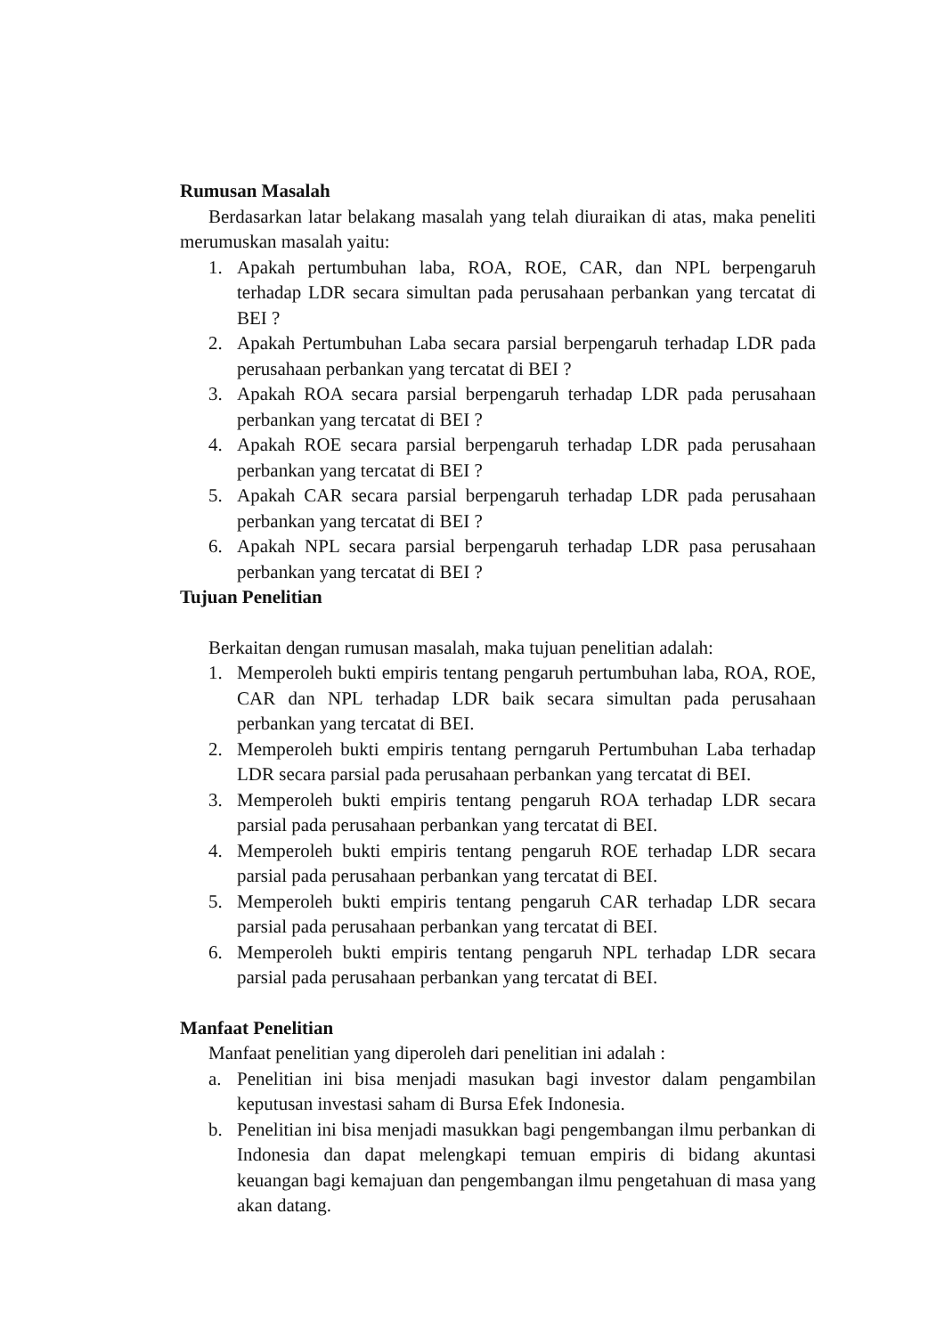Rumusan Masalah
Berdasarkan latar belakang masalah yang telah diuraikan di atas, maka peneliti merumuskan masalah yaitu:
1. Apakah pertumbuhan laba, ROA, ROE, CAR, dan NPL berpengaruh terhadap LDR secara simultan pada perusahaan perbankan yang tercatat di BEI ?
2. Apakah Pertumbuhan Laba secara parsial berpengaruh terhadap LDR pada perusahaan perbankan yang tercatat di BEI ?
3. Apakah ROA secara parsial berpengaruh terhadap LDR pada perusahaan perbankan yang tercatat di BEI ?
4. Apakah ROE secara parsial berpengaruh terhadap LDR pada perusahaan perbankan yang tercatat di BEI ?
5. Apakah CAR secara parsial berpengaruh terhadap LDR pada perusahaan perbankan yang tercatat di BEI ?
6. Apakah NPL secara parsial berpengaruh terhadap LDR pasa perusahaan perbankan yang tercatat di BEI ?
Tujuan Penelitian
Berkaitan dengan rumusan masalah, maka tujuan penelitian adalah:
1. Memperoleh bukti empiris tentang pengaruh pertumbuhan laba, ROA, ROE, CAR dan NPL terhadap LDR baik secara simultan pada perusahaan perbankan yang tercatat di BEI.
2. Memperoleh bukti empiris tentang perngaruh Pertumbuhan Laba terhadap LDR secara parsial pada perusahaan perbankan yang tercatat di BEI.
3. Memperoleh bukti empiris tentang pengaruh ROA terhadap LDR secara parsial pada perusahaan perbankan yang tercatat di BEI.
4. Memperoleh bukti empiris tentang pengaruh ROE terhadap LDR secara parsial pada perusahaan perbankan yang tercatat di BEI.
5. Memperoleh bukti empiris tentang pengaruh CAR terhadap LDR secara parsial pada perusahaan perbankan yang tercatat di BEI.
6. Memperoleh bukti empiris tentang pengaruh NPL terhadap LDR secara parsial pada perusahaan perbankan yang tercatat di BEI.
Manfaat Penelitian
Manfaat penelitian yang diperoleh dari penelitian ini adalah :
a. Penelitian ini bisa menjadi masukan bagi investor dalam pengambilan keputusan investasi saham di Bursa Efek Indonesia.
b. Penelitian ini bisa menjadi masukkan bagi pengembangan ilmu perbankan di Indonesia dan dapat melengkapi temuan empiris di bidang akuntasi keuangan bagi kemajuan dan pengembangan ilmu pengetahuan di masa yang akan datang.